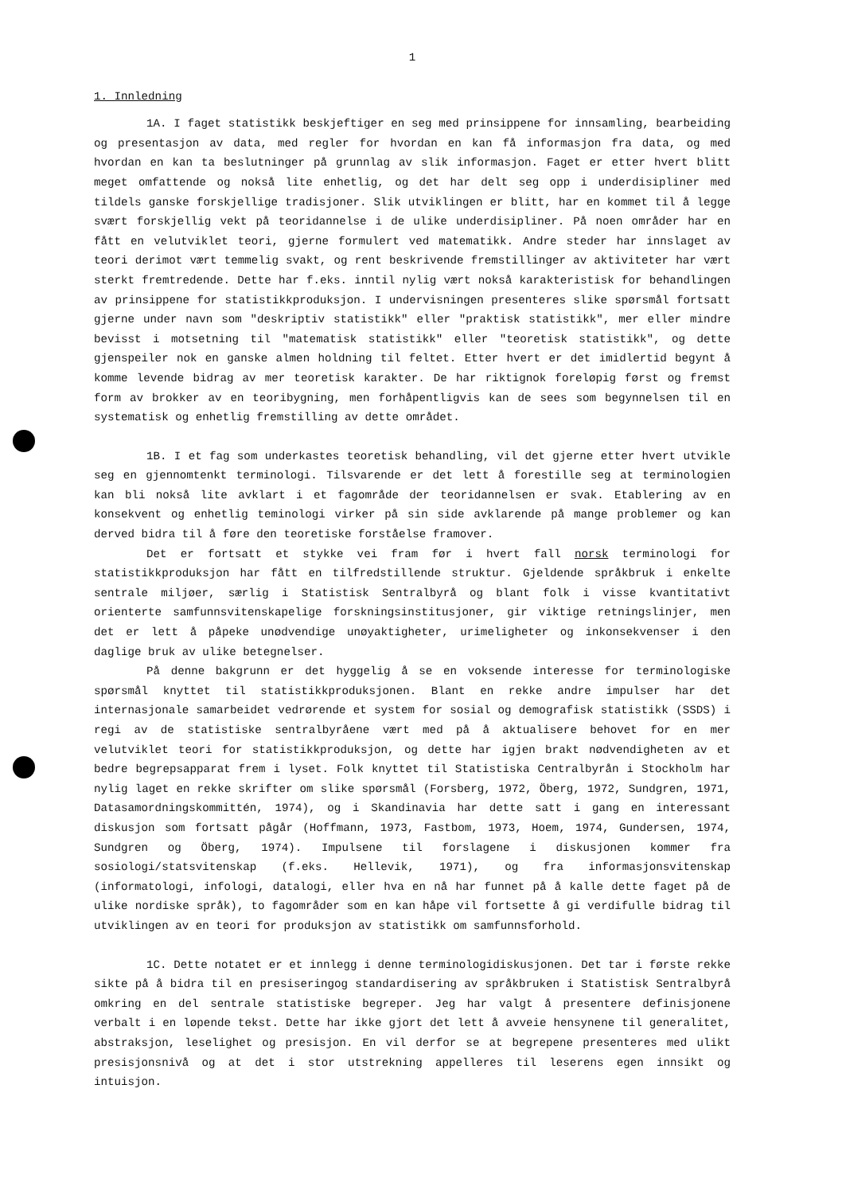1
1. Innledning
1A. I faget statistikk beskjeftiger en seg med prinsippene for innsamling, bearbeiding og presentasjon av data, med regler for hvordan en kan få informasjon fra data, og med hvordan en kan ta beslutninger på grunnlag av slik informasjon. Faget er etter hvert blitt meget omfattende og nokså lite enhetlig, og det har delt seg opp i underdisipliner med tildels ganske forskjellige tradisjoner. Slik utviklingen er blitt, har en kommet til å legge svært forskjellig vekt på teoridannelse i de ulike underdisipliner. På noen områder har en fått en velutviklet teori, gjerne formulert ved matematikk. Andre steder har innslaget av teori derimot vært temmelig svakt, og rent beskrivende fremstillinger av aktiviteter har vært sterkt fremtredende. Dette har f.eks. inntil nylig vært nokså karakteristisk for behandlingen av prinsippene for statistikkproduksjon. I undervisningen presenteres slike spørsmål fortsatt gjerne under navn som "deskriptiv statistikk" eller "praktisk statistikk", mer eller mindre bevisst i motsetning til "matematisk statistikk" eller "teoretisk statistikk", og dette gjenspeiler nok en ganske almen holdning til feltet. Etter hvert er det imidlertid begynt å komme levende bidrag av mer teoretisk karakter. De har riktignok foreløpig først og fremst form av brokker av en teoribygning, men forhåpentligvis kan de sees som begynnelsen til en systematisk og enhetlig fremstilling av dette området.
1B. I et fag som underkastes teoretisk behandling, vil det gjerne etter hvert utvikle seg en gjennomtenkt terminologi. Tilsvarende er det lett å forestille seg at terminologien kan bli nokså lite avklart i et fagområde der teoridannelsen er svak. Etablering av en konsekvent og enhetlig teminologi virker på sin side avklarende på mange problemer og kan derved bidra til å føre den teoretiske forståelse framover.
Det er fortsatt et stykke vei fram før i hvert fall norsk terminologi for statistikkproduksjon har fått en tilfredstillende struktur. Gjeldende språkbruk i enkelte sentrale miljøer, særlig i Statistisk Sentralbyrå og blant folk i visse kvantitativt orienterte samfunnsvitenskapelige forskningsinstitusjoner, gir viktige retningslinjer, men det er lett å påpeke unødvendige unøyaktigheter, urimeligheter og inkonsekvenser i den daglige bruk av ulike betegnelser.
På denne bakgrunn er det hyggelig å se en voksende interesse for terminologiske spørsmål knyttet til statistikkproduksjonen. Blant en rekke andre impulser har det internasjonale samarbeidet vedrørende et system for sosial og demografisk statistikk (SSDS) i regi av de statistiske sentralbyråene vært med på å aktualisere behovet for en mer velutviklet teori for statistikkproduksjon, og dette har igjen brakt nødvendigheten av et bedre begrepsapparat frem i lyset. Folk knyttet til Statistiska Centralbyrån i Stockholm har nylig laget en rekke skrifter om slike spørsmål (Forsberg, 1972, Öberg, 1972, Sundgren, 1971, Datasamordningskommittén, 1974), og i Skandinavia har dette satt i gang en interessant diskusjon som fortsatt pågår (Hoffmann, 1973, Fastbom, 1973, Hoem, 1974, Gundersen, 1974, Sundgren og Öberg, 1974). Impulsene til forslagene i diskusjonen kommer fra sosiologi/statsvitenskap (f.eks. Hellevik, 1971), og fra informasjonsvitenskap (informatologi, infologi, datalogi, eller hva en nå har funnet på å kalle dette faget på de ulike nordiske språk), to fagområder som en kan håpe vil fortsette å gi verdifulle bidrag til utviklingen av en teori for produksjon av statistikk om samfunnsforhold.
1C. Dette notatet er et innlegg i denne terminologidiskusjonen. Det tar i første rekke sikte på å bidra til en presiseringog standardisering av språkbruken i Statistisk Sentralbyrå omkring en del sentrale statistiske begreper. Jeg har valgt å presentere definisjonene verbalt i en løpende tekst. Dette har ikke gjort det lett å avveie hensynene til generalitet, abstraksjon, leselighet og presisjon. En vil derfor se at begrepene presenteres med ulikt presisjonsnivå og at det i stor utstrekning appelleres til leserens egen innsikt og intuisjon.